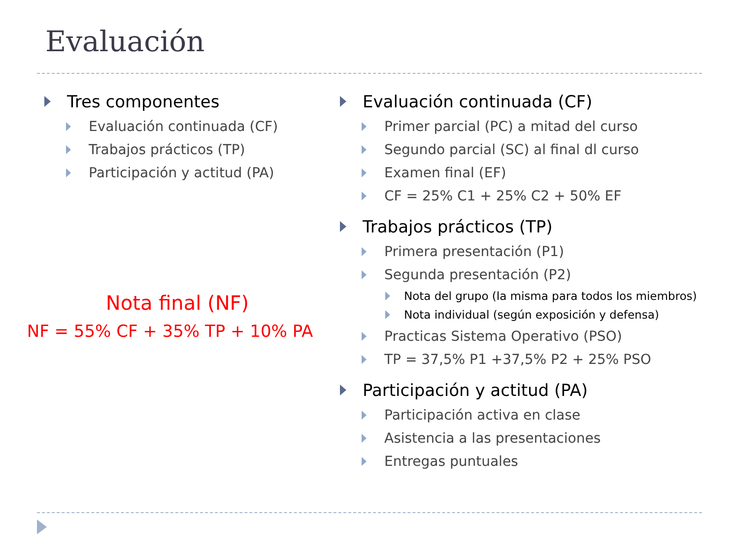Evaluación
Tres componentes
Evaluación continuada (CF)
Trabajos prácticos (TP)
Participación y actitud (PA)
Nota final (NF)
NF = 55% CF + 35% TP + 10% PA
Evaluación continuada (CF)
Primer parcial (PC) a mitad del curso
Segundo parcial (SC) al final dl curso
Examen final (EF)
CF = 25% C1 + 25% C2 + 50% EF
Trabajos prácticos (TP)
Primera presentación (P1)
Segunda presentación (P2)
Nota del grupo (la misma para todos los miembros)
Nota individual (según exposición y defensa)
Practicas Sistema Operativo (PSO)
TP = 37,5% P1 +37,5% P2 + 25% PSO
Participación y actitud (PA)
Participación activa en clase
Asistencia a las presentaciones
Entregas puntuales